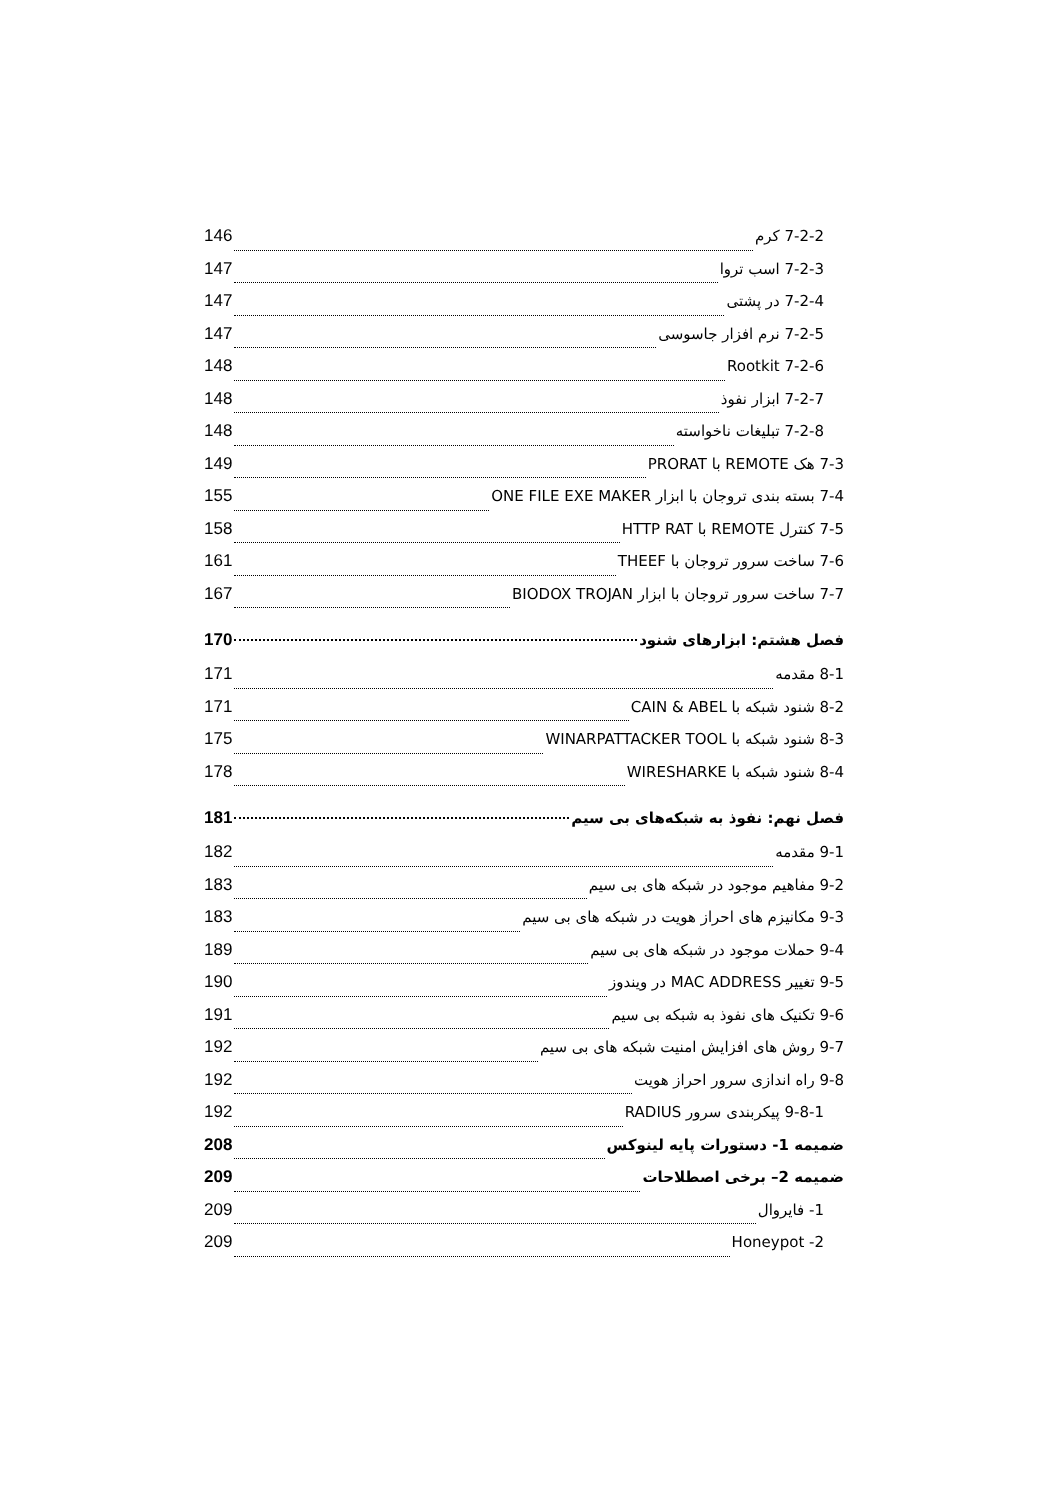7-2-2 کرم 146
7-2-3 اسب تروا 147
7-2-4 در پشتی 147
7-2-5 نرم افزار جاسوسی 147
7-2-6 Rootkit 148
7-2-7 ابزار نفوذ 148
7-2-8 تبلیغات ناخواسته 148
7-3 هک REMOTE با PRORAT 149
7-4 بسته بندی تروجان با ابزار ONE FILE EXE MAKER 155
7-5 کنترل REMOTE با HTTP RAT 158
7-6 ساخت سرور تروجان با THEEF 161
7-7 ساخت سرور تروجان با ابزار BIODOX TROJAN 167
فصل هشتم: ابزارهای شنود 170
8-1 مقدمه 171
8-2 شنود شبکه با CAIN & ABEL 171
8-3 شنود شبکه با WINARPATTACKER TOOL 175
8-4 شنود شبکه با WIRESHARKE 178
فصل نهم: نفوذ به شبکه‌های بی سیم 181
9-1 مقدمه 182
9-2 مفاهیم موجود در شبکه های بی سیم 183
9-3 مکانیزم های احراز هویت در شبکه های بی سیم 183
9-4 حملات موجود در شبکه های بی سیم 189
9-5 تغییر MAC ADDRESS در ویندوز 190
9-6 تکنیک های نفوذ به شبکه بی سیم 191
9-7 روش های افزایش امنیت شبکه های بی سیم 192
9-8 راه اندازی سرور احراز هویت 192
9-8-1 پیکربندی سرور RADIUS 192
ضمیمه 1- دستورات پایه لینوکس 208
ضمیمه 2– برخی اصطلاحات 209
1- فایروال 209
2- Honeypot 209